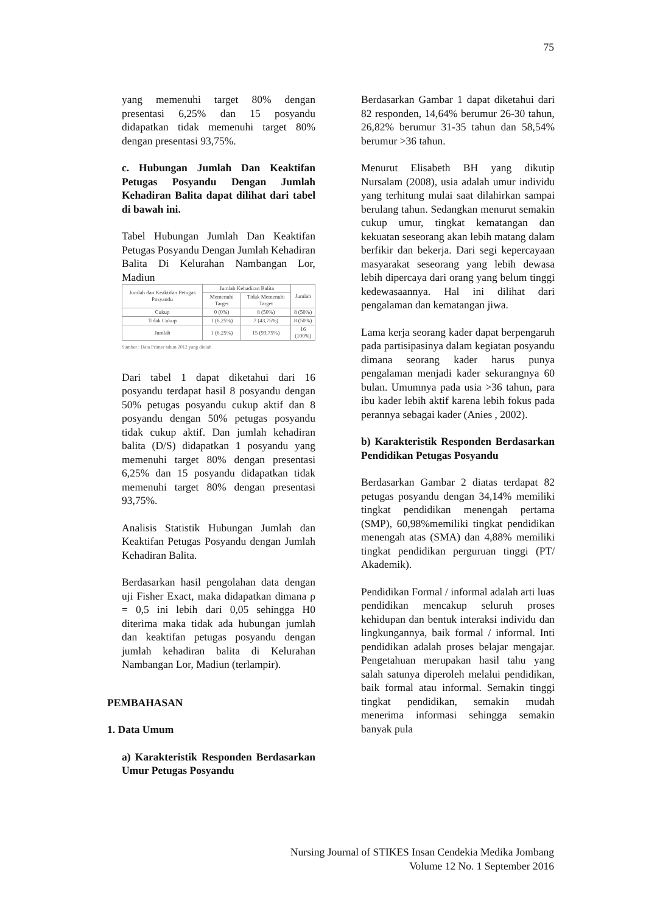75
yang memenuhi target 80% dengan presentasi 6,25% dan 15 posyandu didapatkan tidak memenuhi target 80% dengan presentasi 93,75%.
c. Hubungan Jumlah Dan Keaktifan Petugas Posyandu Dengan Jumlah Kehadiran Balita dapat dilihat dari tabel di bawah ini.
Tabel Hubungan Jumlah Dan Keaktifan Petugas Posyandu Dengan Jumlah Kehadiran Balita Di Kelurahan Nambangan Lor, Madiun
| Jumlah dan Keaktifan Petugas Posyandu | Jumlah Kehadiran Balita | | Jumlah |
| --- | --- | --- | --- |
| | Memenuhi Target | Tidak Memenuhi Target | |
| Cukup | 0 (0%) | 8 (50%) | 8 (50%) |
| Tidak Cukup | 1 (6,25%) | 7 (43,75%) | 8 (50%) |
| Jumlah | 1 (6,25%) | 15 (93,75%) | 16 (100%) |
Sumber : Data Primer tahun 2012 yang diolah
Dari tabel 1 dapat diketahui dari 16 posyandu terdapat hasil 8 posyandu dengan 50% petugas posyandu cukup aktif dan 8 posyandu dengan 50% petugas posyandu tidak cukup aktif. Dan jumlah kehadiran balita (D/S) didapatkan 1 posyandu yang memenuhi target 80% dengan presentasi 6,25% dan 15 posyandu didapatkan tidak memenuhi target 80% dengan presentasi 93,75%.
Analisis Statistik Hubungan Jumlah dan Keaktifan Petugas Posyandu dengan Jumlah Kehadiran Balita.
Berdasarkan hasil pengolahan data dengan uji Fisher Exact, maka didapatkan dimana ρ = 0,5 ini lebih dari 0,05 sehingga H0 diterima maka tidak ada hubungan jumlah dan keaktifan petugas posyandu dengan jumlah kehadiran balita di Kelurahan Nambangan Lor, Madiun (terlampir).
PEMBAHASAN
1. Data Umum
a) Karakteristik Responden Berdasarkan Umur Petugas Posyandu
Berdasarkan Gambar 1 dapat diketahui dari 82 responden, 14,64% berumur 26-30 tahun, 26,82% berumur 31-35 tahun dan 58,54% berumur >36 tahun.
Menurut Elisabeth BH yang dikutip Nursalam (2008), usia adalah umur individu yang terhitung mulai saat dilahirkan sampai berulang tahun. Sedangkan menurut semakin cukup umur, tingkat kematangan dan kekuatan seseorang akan lebih matang dalam berfikir dan bekerja. Dari segi kepercayaan masyarakat seseorang yang lebih dewasa lebih dipercaya dari orang yang belum tinggi kedewasaannya. Hal ini dilihat dari pengalaman dan kematangan jiwa.
Lama kerja seorang kader dapat berpengaruh pada partisipasinya dalam kegiatan posyandu dimana seorang kader harus punya pengalaman menjadi kader sekurangnya 60 bulan. Umumnya pada usia >36 tahun, para ibu kader lebih aktif karena lebih fokus pada perannya sebagai kader (Anies , 2002).
b) Karakteristik Responden Berdasarkan Pendidikan Petugas Posyandu
Berdasarkan Gambar 2 diatas terdapat 82 petugas posyandu dengan 34,14% memiliki tingkat pendidikan menengah pertama (SMP), 60,98%memiliki tingkat pendidikan menengah atas (SMA) dan 4,88% memiliki tingkat pendidikan perguruan tinggi (PT/ Akademik).
Pendidikan Formal / informal adalah arti luas pendidikan mencakup seluruh proses kehidupan dan bentuk interaksi individu dan lingkungannya, baik formal / informal. Inti pendidikan adalah proses belajar mengajar. Pengetahuan merupakan hasil tahu yang salah satunya diperoleh melalui pendidikan, baik formal atau informal. Semakin tinggi tingkat pendidikan, semakin mudah menerima informasi sehingga semakin banyak pula
Nursing Journal of STIKES Insan Cendekia Medika Jombang
Volume 12 No. 1 September 2016